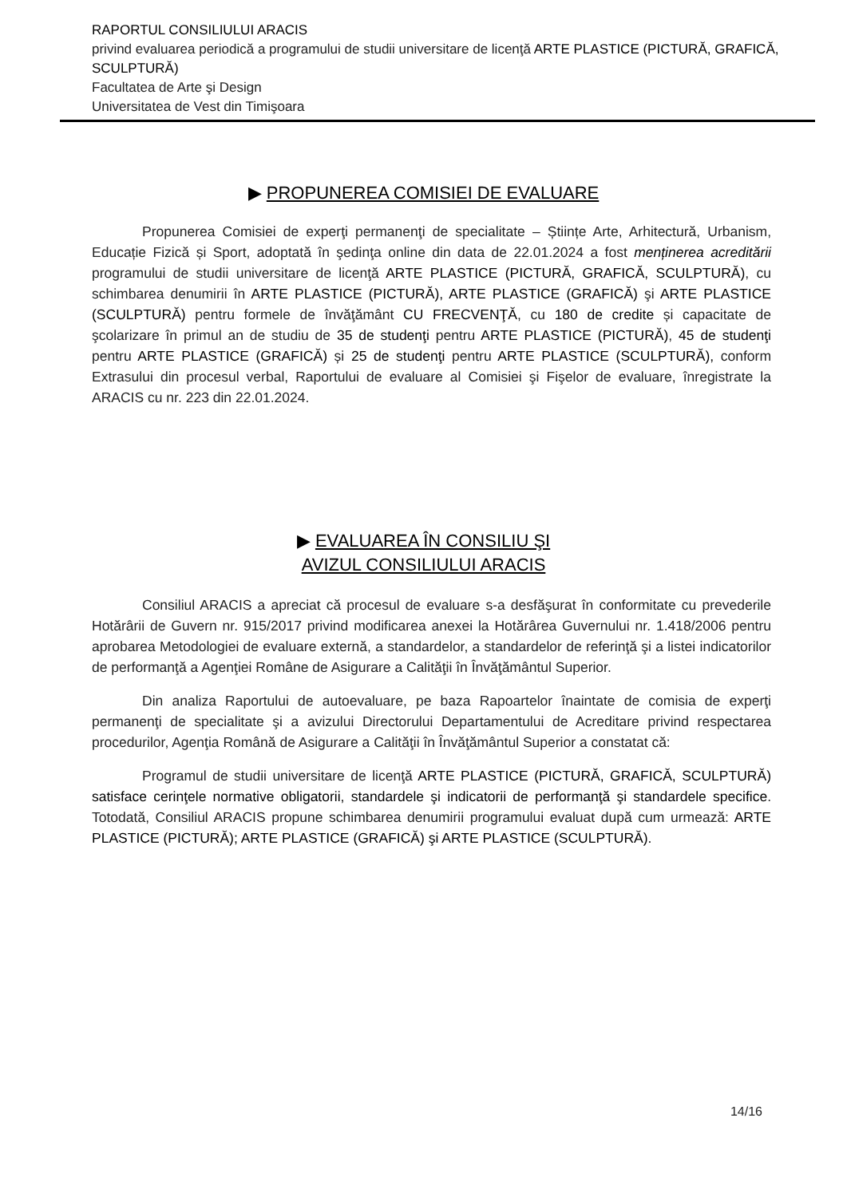RAPORTUL CONSILIULUI ARACIS
privind evaluarea periodică a programului de studii universitare de licenţă ARTE PLASTICE (PICTURĂ, GRAFICĂ, SCULPTURĂ)
Facultatea de Arte şi Design
Universitatea de Vest din Timişoara
▶ PROPUNEREA COMISIEI DE EVALUARE
Propunerea Comisiei de experţi permanenţi de specialitate – Științe Arte, Arhitectură, Urbanism, Educație Fizică și Sport, adoptată în şedinţa online din data de 22.01.2024 a fost menținerea acreditării programului de studii universitare de licenţă ARTE PLASTICE (PICTURĂ, GRAFICĂ, SCULPTURĂ), cu schimbarea denumirii în ARTE PLASTICE (PICTURĂ), ARTE PLASTICE (GRAFICĂ) şi ARTE PLASTICE (SCULPTURĂ) pentru formele de învăţământ CU FRECVENŢĂ, cu 180 de credite și capacitate de şcolarizare în primul an de studiu de 35 de studenţi pentru ARTE PLASTICE (PICTURĂ), 45 de studenţi pentru ARTE PLASTICE (GRAFICĂ) și 25 de studenţi pentru ARTE PLASTICE (SCULPTURĂ), conform Extrasului din procesul verbal, Raportului de evaluare al Comisiei şi Fişelor de evaluare, înregistrate la ARACIS cu nr. 223 din 22.01.2024.
▶ EVALUAREA ÎN CONSILIU ŞI
AVIZUL CONSILIULUI ARACIS
Consiliul ARACIS a apreciat că procesul de evaluare s-a desfăşurat în conformitate cu prevederile Hotărârii de Guvern nr. 915/2017 privind modificarea anexei la Hotărârea Guvernului nr. 1.418/2006 pentru aprobarea Metodologiei de evaluare externă, a standardelor, a standardelor de referinţă şi a listei indicatorilor de performanţă a Agenţiei Române de Asigurare a Calităţii în Învăţământul Superior.
Din analiza Raportului de autoevaluare, pe baza Rapoartelor înaintate de comisia de experţi permanenţi de specialitate şi a avizului Directorului Departamentului de Acreditare privind respectarea procedurilor, Agenţia Română de Asigurare a Calităţii în Învăţământul Superior a constatat că:
Programul de studii universitare de licenţă ARTE PLASTICE (PICTURĂ, GRAFICĂ, SCULPTURĂ) satisface cerinţele normative obligatorii, standardele şi indicatorii de performanţă şi standardele specifice. Totodată, Consiliul ARACIS propune schimbarea denumirii programului evaluat după cum urmează: ARTE PLASTICE (PICTURĂ); ARTE PLASTICE (GRAFICĂ) şi ARTE PLASTICE (SCULPTURĂ).
14/16